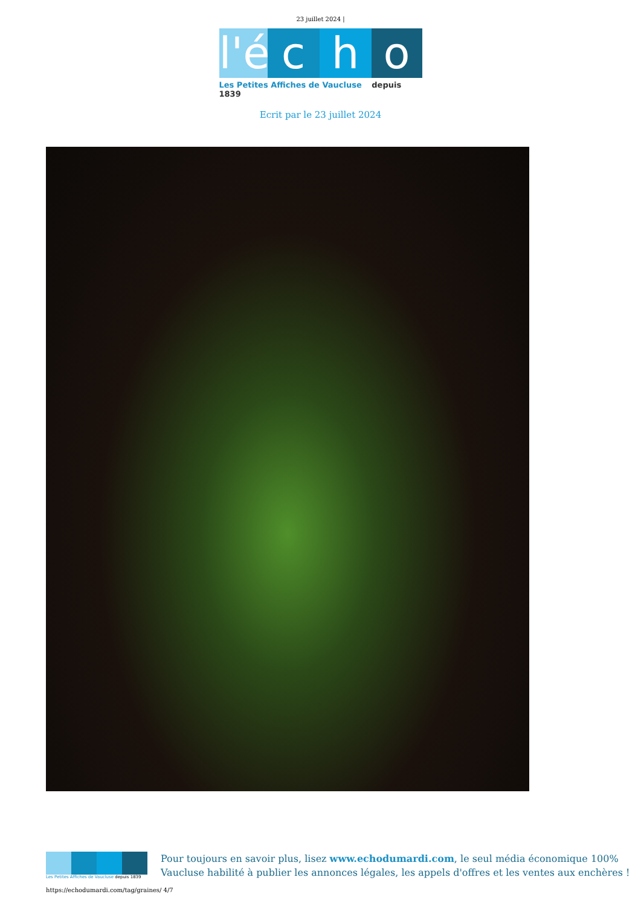23 juillet 2024 |
l'é
c h o
Les Petites Affiches de Vaucluse depuis 1839
Ecrit par le 23 juillet 2024
Les Petites Affiches de Vaucluse depuis 1839
Pour toujours en savoir plus, lisez www.echodumardi.com, le seul média économique 100%
Vaucluse habilité à publier les annonces légales, les appels d'offres et les ventes aux enchères !
https://echodumardi.com/tag/graines/ 4/7